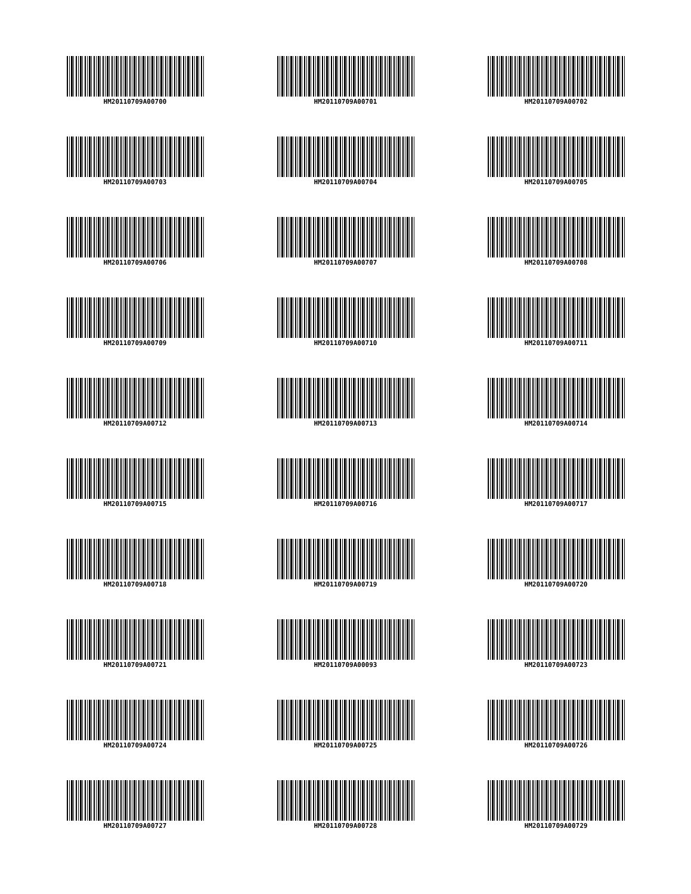HM20110709A00700
HM20110709A00701
HM20110709A00702
HM20110709A00703
HM20110709A00704
HM20110709A00705
HM20110709A00706
HM20110709A00707
HM20110709A00708
HM20110709A00709
HM20110709A00710
HM20110709A00711
HM20110709A00712
HM20110709A00713
HM20110709A00714
HM20110709A00715
HM20110709A00716
HM20110709A00717
HM20110709A00718
HM20110709A00719
HM20110709A00720
HM20110709A00721
HM20110709A00093
HM20110709A00723
HM20110709A00724
HM20110709A00725
HM20110709A00726
HM20110709A00727
HM20110709A00728
HM20110709A00729